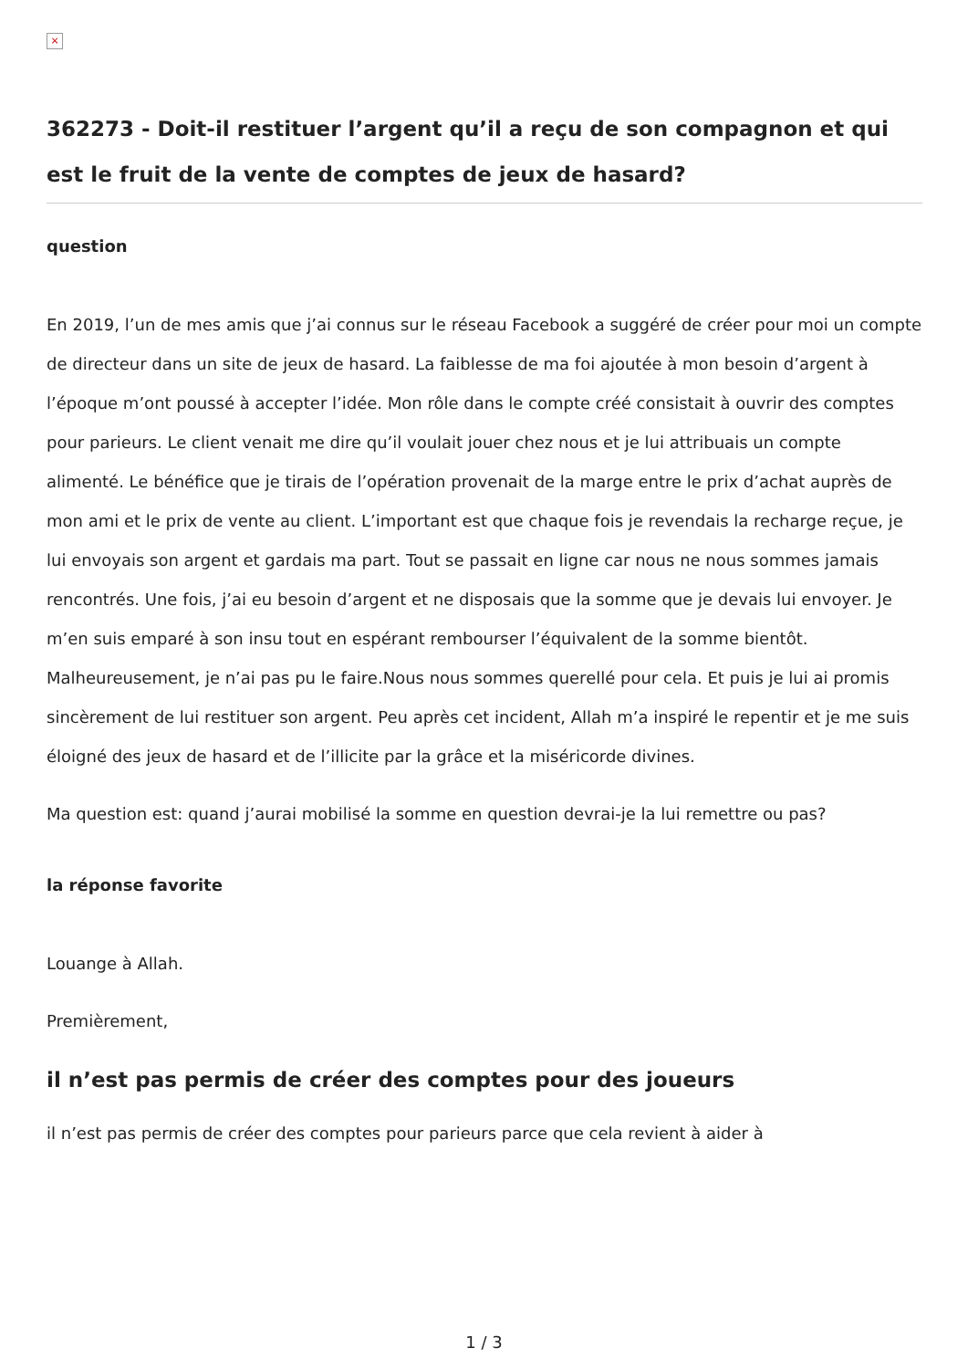×
362273 - Doit-il restituer l’argent qu’il a reçu de son compagnon et qui est le fruit de la vente de comptes de jeux de hasard?
question
En 2019, l’un de mes amis que j’ai connus sur le réseau Facebook a suggéré de créer pour moi un compte de directeur dans un site de jeux de hasard. La faiblesse de ma foi ajoutée à mon besoin d’argent à l’époque m’ont poussé à accepter l’idée. Mon rôle dans le compte créé consistait à ouvrir des comptes pour parieurs. Le client venait me dire qu’il voulait jouer chez nous et je lui attribuais un compte alimenté. Le bénéfice que je tirais de l’opération provenait de la marge entre le prix d’achat auprès de mon ami et le prix de vente au client. L’important est que chaque fois je revendais la recharge reçue, je lui envoyais son argent et gardais ma part. Tout se passait en ligne car nous ne nous sommes jamais rencontrés. Une fois, j’ai eu besoin d’argent et ne disposais que la somme que je devais lui envoyer. Je m’en suis emparé à son insu tout en espérant rembourser l’équivalent de la somme bientôt. Malheureusement, je n’ai pas pu le faire.Nous nous sommes querellé pour cela. Et puis je lui ai promis sincèrement de lui restituer son argent. Peu après cet incident, Allah m’a inspiré le repentir et je me suis éloigné des jeux de hasard et de l’illicite par la grâce et la miséricorde divines.
Ma question est: quand j’aurai mobilisé la somme en question devrai-je la lui remettre ou pas?
la réponse favorite
Louange à Allah.
Premièrement,
il n’est pas permis de créer des comptes pour des joueurs
il n’est pas permis de créer des comptes pour parieurs parce que cela revient à aider à
1 / 3